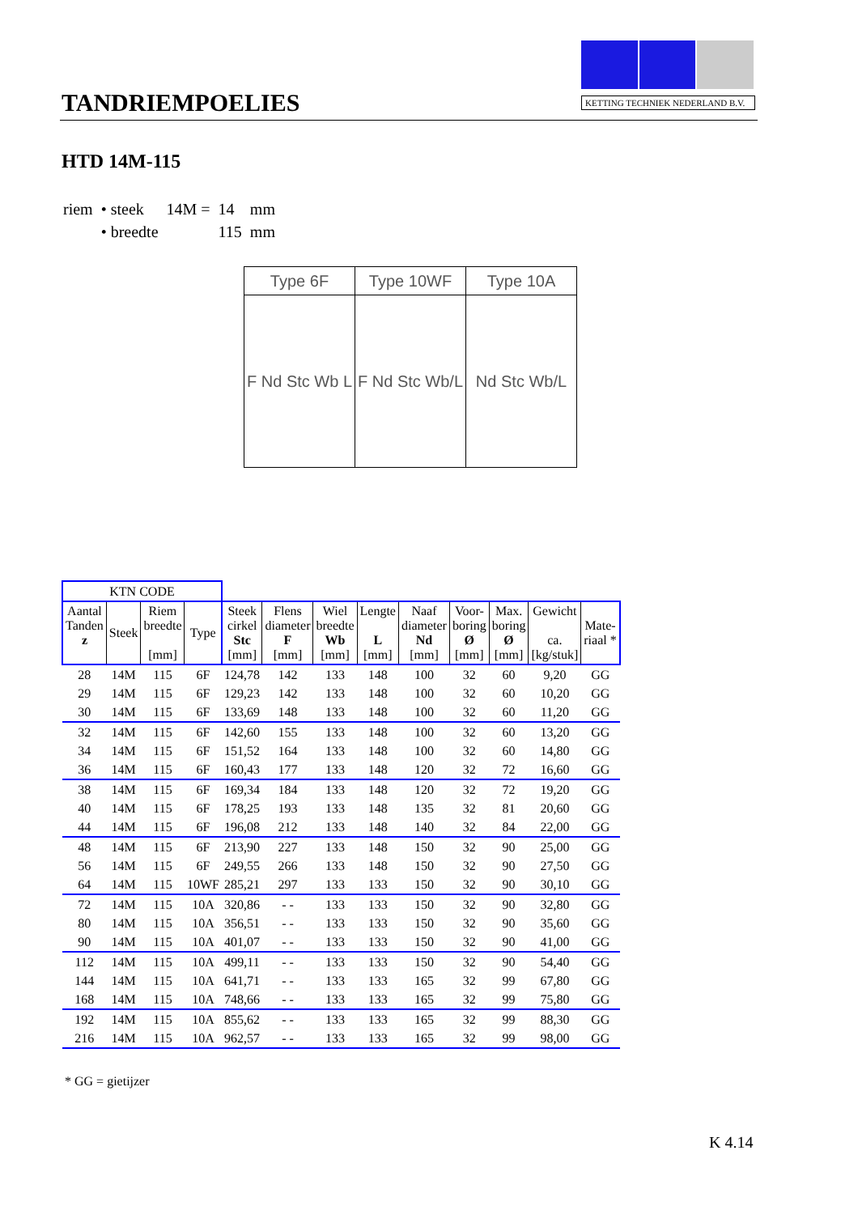TANDRIEMPOELIES
KETTING TECHNIEK NEDERLAND B.V.
HTD 14M-115
| riem | • steek | 14M = | 14 | mm |
| | • breedte | | 115 | mm |
| Type 6F | Type 10WF | Type 10A |
| F Nd Stc Wb L | F Nd Stc Wb/L | Nd Stc Wb/L |
| KTN CODE | | | | | | | | | | | | |
| Aantal Tanden z | Steek | Riem breedte [mm] | Type | Steek cirkel Stc [mm] | Flens diameter F [mm] | Wiel breedte Wb [mm] | Lengte L [mm] | Naaf diameter Nd [mm] | Voor- boring Ø [mm] | Max. boring Ø [mm] | Gewicht ca. [kg/stuk] | Mate- riaal * |
| 28 | 14M | 115 | 6F | 124,78 | 142 | 133 | 148 | 100 | 32 | 60 | 9,20 | GG |
| 29 | 14M | 115 | 6F | 129,23 | 142 | 133 | 148 | 100 | 32 | 60 | 10,20 | GG |
| 30 | 14M | 115 | 6F | 133,69 | 148 | 133 | 148 | 100 | 32 | 60 | 11,20 | GG |
| 32 | 14M | 115 | 6F | 142,60 | 155 | 133 | 148 | 100 | 32 | 60 | 13,20 | GG |
| 34 | 14M | 115 | 6F | 151,52 | 164 | 133 | 148 | 100 | 32 | 60 | 14,80 | GG |
| 36 | 14M | 115 | 6F | 160,43 | 177 | 133 | 148 | 120 | 32 | 72 | 16,60 | GG |
| 38 | 14M | 115 | 6F | 169,34 | 184 | 133 | 148 | 120 | 32 | 72 | 19,20 | GG |
| 40 | 14M | 115 | 6F | 178,25 | 193 | 133 | 148 | 135 | 32 | 81 | 20,60 | GG |
| 44 | 14M | 115 | 6F | 196,08 | 212 | 133 | 148 | 140 | 32 | 84 | 22,00 | GG |
| 48 | 14M | 115 | 6F | 213,90 | 227 | 133 | 148 | 150 | 32 | 90 | 25,00 | GG |
| 56 | 14M | 115 | 6F | 249,55 | 266 | 133 | 148 | 150 | 32 | 90 | 27,50 | GG |
| 64 | 14M | 115 | 10WF | 285,21 | 297 | 133 | 133 | 150 | 32 | 90 | 30,10 | GG |
| 72 | 14M | 115 | 10A | 320,86 | - - | 133 | 133 | 150 | 32 | 90 | 32,80 | GG |
| 80 | 14M | 115 | 10A | 356,51 | - - | 133 | 133 | 150 | 32 | 90 | 35,60 | GG |
| 90 | 14M | 115 | 10A | 401,07 | - - | 133 | 133 | 150 | 32 | 90 | 41,00 | GG |
| 112 | 14M | 115 | 10A | 499,11 | - - | 133 | 133 | 150 | 32 | 90 | 54,40 | GG |
| 144 | 14M | 115 | 10A | 641,71 | - - | 133 | 133 | 165 | 32 | 99 | 67,80 | GG |
| 168 | 14M | 115 | 10A | 748,66 | - - | 133 | 133 | 165 | 32 | 99 | 75,80 | GG |
| 192 | 14M | 115 | 10A | 855,62 | - - | 133 | 133 | 165 | 32 | 99 | 88,30 | GG |
| 216 | 14M | 115 | 10A | 962,57 | - - | 133 | 133 | 165 | 32 | 99 | 98,00 | GG |
* GG = gietijzer
K 4.14